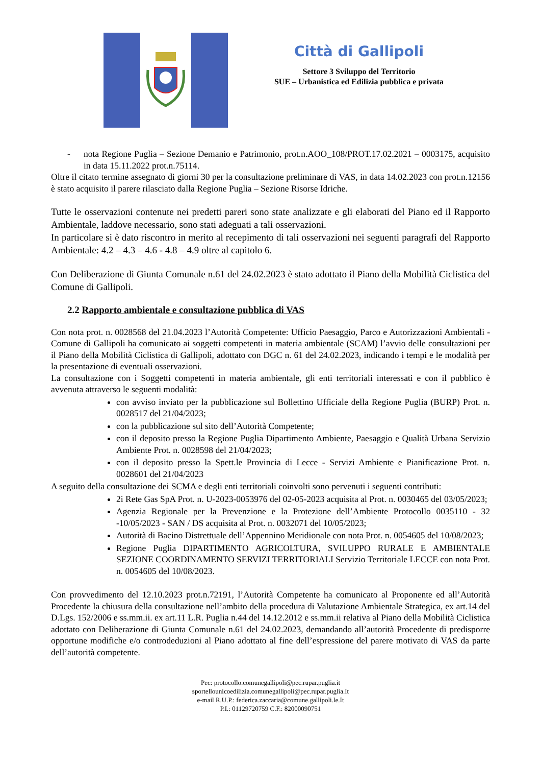Città di Gallipoli
Settore 3 Sviluppo del Territorio
SUE – Urbanistica ed Edilizia pubblica e privata
- nota Regione Puglia – Sezione Demanio e Patrimonio, prot.n.AOO_108/PROT.17.02.2021 – 0003175, acquisito in data 15.11.2022 prot.n.75114.
Oltre il citato termine assegnato di giorni 30 per la consultazione preliminare di VAS, in data 14.02.2023 con prot.n.12156 è stato acquisito il parere rilasciato dalla Regione Puglia – Sezione Risorse Idriche.
Tutte le osservazioni contenute nei predetti pareri sono state analizzate e gli elaborati del Piano ed il Rapporto Ambientale, laddove necessario, sono stati adeguati a tali osservazioni.
In particolare si è dato riscontro in merito al recepimento di tali osservazioni nei seguenti paragrafi del Rapporto Ambientale: 4.2 – 4.3 – 4.6 - 4.8 – 4.9 oltre al capitolo 6.
Con Deliberazione di Giunta Comunale n.61 del 24.02.2023 è stato adottato il Piano della Mobilità Ciclistica del Comune di Gallipoli.
2.2 Rapporto ambientale e consultazione pubblica di VAS
Con nota prot. n. 0028568 del 21.04.2023 l’Autorità Competente: Ufficio Paesaggio, Parco e Autorizzazioni Ambientali - Comune di Gallipoli ha comunicato ai soggetti competenti in materia ambientale (SCAM) l’avvio delle consultazioni per il Piano della Mobilità Ciclistica di Gallipoli, adottato con DGC n. 61 del 24.02.2023, indicando i tempi e le modalità per la presentazione di eventuali osservazioni.
La consultazione con i Soggetti competenti in materia ambientale, gli enti territoriali interessati e con il pubblico è avvenuta attraverso le seguenti modalità:
con avviso inviato per la pubblicazione sul Bollettino Ufficiale della Regione Puglia (BURP) Prot. n. 0028517 del 21/04/2023;
con la pubblicazione sul sito dell’Autorità Competente;
con il deposito presso la Regione Puglia Dipartimento Ambiente, Paesaggio e Qualità Urbana Servizio Ambiente Prot. n. 0028598 del 21/04/2023;
con il deposito presso la Spett.le Provincia di Lecce - Servizi Ambiente e Pianificazione Prot. n. 0028601 del 21/04/2023
A seguito della consultazione dei SCMA e degli enti territoriali coinvolti sono pervenuti i seguenti contributi:
2i Rete Gas SpA Prot. n. U-2023-0053976 del 02-05-2023 acquisita al Prot. n. 0030465 del 03/05/2023;
Agenzia Regionale per la Prevenzione e la Protezione dell’Ambiente Protocollo 0035110 - 32 -10/05/2023 - SAN / DS acquisita al Prot. n. 0032071 del 10/05/2023;
Autorità di Bacino Distrettuale dell’Appennino Meridionale con nota Prot. n. 0054605 del 10/08/2023;
Regione Puglia DIPARTIMENTO AGRICOLTURA, SVILUPPO RURALE E AMBIENTALE SEZIONE COORDINAMENTO SERVIZI TERRITORIALI Servizio Territoriale LECCE con nota Prot. n. 0054605 del 10/08/2023.
Con provvedimento del 12.10.2023 prot.n.72191, l’Autorità Competente ha comunicato al Proponente ed all’Autorità Procedente la chiusura della consultazione nell’ambito della procedura di Valutazione Ambientale Strategica, ex art.14 del D.Lgs. 152/2006 e ss.mm.ii. ex art.11 L.R. Puglia n.44 del 14.12.2012 e ss.mm.ii relativa al Piano della Mobilità Ciclistica adottato con Deliberazione di Giunta Comunale n.61 del 24.02.2023, demandando all’autorità Procedente di predisporre opportune modifiche e/o controdeduzioni al Piano adottato al fine dell’espressione del parere motivato di VAS da parte dell’autorità competente.
Pec: protocollo.comunegallipoli@pec.rupar.puglia.it
sportellounicoedilizia.comunegallipoli@pec.rupar.puglia.It
e-mail R.U.P.: federica.zaccaria@comune.gallipoli.le.It
P.I.: 01129720759 C.F.: 82000090751